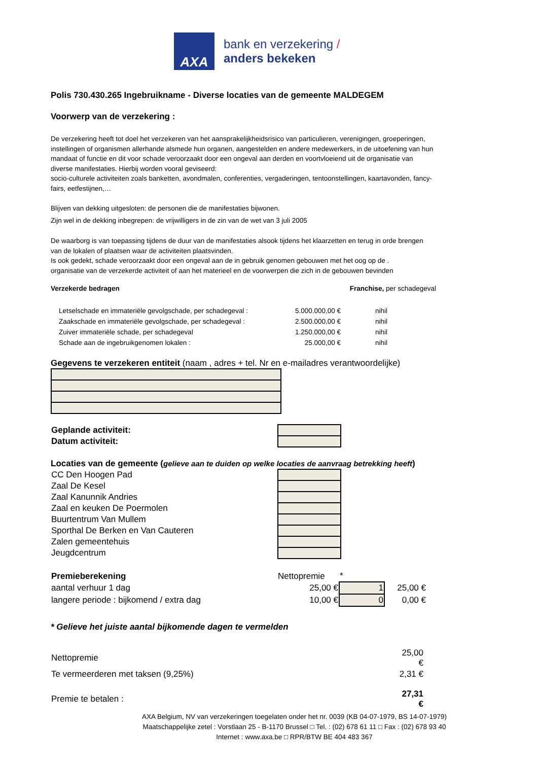AXA
bank en verzekering /
anders bekeken
Polis 730.430.265 Ingebruikname - Diverse locaties van de gemeente MALDEGEM
Voorwerp van de verzekering :
De verzekering heeft tot doel het verzekeren van het aansprakelijkheidsrisico van particulieren, verenigingen, groeperingen, instellingen of organismen allerhande alsmede hun organen, aangestelden en andere medewerkers, in de uitoefening van hun mandaat of functie en dit voor schade veroorzaakt door een ongeval aan derden en voortvloeiend uit de organisatie van diverse manifestaties. Hierbij worden vooral geviseerd:
socio-culturele activiteiten zoals banketten, avondmalen, conferenties, vergaderingen, tentoonstellingen, kaartavonden, fancy-fairs, eetfestijnen,…
Blijven van dekking uitgesloten: de personen die de manifestaties bijwonen.
Zijn wel in de dekking inbegrepen: de vrijwilligers in de zin van de wet van 3 juli 2005
De waarborg is van toepassing tijdens de duur van de manifestaties alsook tijdens het klaarzetten en terug in orde brengen van de lokalen of plaatsen waar de activiteiten plaatsvinden.
Is ook gedekt, schade veroorzaakt door een ongeval aan de in gebruik genomen gebouwen met het oog op de .
organisatie van de verzekerde activiteit of aan het materieel en de voorwerpen die zich in de gebouwen bevinden
Verzekerde bedragen Franchise, per schadegeval
| Letselschade en immateriële gevolgschade, per schadegeval : | 5.000.000,00 € | nihil |
| Zaakschade en immateriële gevolgschade, per schadegeval : | 2.500.000,00 € | nihil |
| Zuiver immateriële schade, per schadegeval | 1.250.000,00 € | nihil |
| Schade aan de ingebruikgenomen lokalen : | 25.000,00 € | nihil |
Gegevens te verzekeren entiteit (naam , adres + tel. Nr en e-mailadres verantwoordelijke)
| Geplande activiteit: | |
| Datum activiteit: | |
Locaties van de gemeente (gelieve aan te duiden op welke locaties de aanvraag betrekking heeft)
| CC Den Hoogen Pad | |
| Zaal De Kesel | |
| Zaal Kanunnik Andries | |
| Zaal en keuken De Poermolen | |
| Buurtentrum Van Mullem | |
| Sporthal De Berken en Van Cauteren | |
| Zalen gemeentehuis | |
| Jeugdcentrum | |
| Premieberekening | Nettopremie | * | |
| aantal verhuur 1 dag | 25,00 € | 1 | 25,00 € |
| langere periode : bijkomend / extra dag | 10,00 € | 0 | 0,00 € |
* Gelieve het juiste aantal bijkomende dagen te vermelden
| Nettopremie | 25,00 € |
| Te vermeerderen met taksen (9,25%) | 2,31 € |
| Premie te betalen : | 27,31 € |
AXA Belgium, NV van verzekeringen toegelaten onder het nr. 0039 (KB 04-07-1979, BS 14-07-1979)
Maatschappelijke zetel : Vorstlaan 25 - B-1170 Brussel □ Tel. : (02) 678 61 11 □ Fax : (02) 678 93 40
Internet : www.axa.be □ RPR/BTW BE 404 483 367